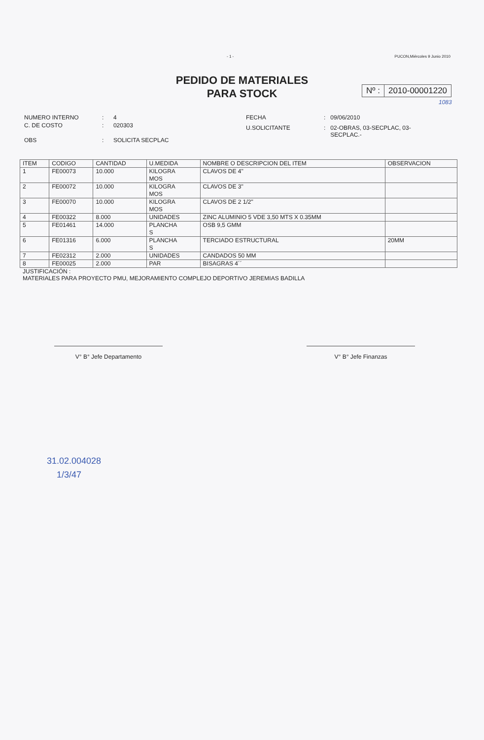- 1 - PUCON,Miércoles 9 Junio 2010
PEDIDO DE MATERIALES
PARA STOCK
Nº : 2010-00001220
1083
| NUMERO INTERNO | : | 4 |
| C. DE COSTO | : | 020303 |
| OBS | : | SOLICITA SECPLAC |
| FECHA | : | 09/06/2010 |
| U.SOLICITANTE | : | 02-OBRAS, 03-SECPLAC, 03- SECPLAC.- |
| ITEM | CODIGO | CANTIDAD | U.MEDIDA | NOMBRE O DESCRIPCION DEL ITEM | OBSERVACION |
| --- | --- | --- | --- | --- | --- |
| 1 | FE00073 | 10.000 | KILOGRA MOS | CLAVOS DE 4" | |
| 2 | FE00072 | 10.000 | KILOGRA MOS | CLAVOS DE 3" | |
| 3 | FE00070 | 10.000 | KILOGRA MOS | CLAVOS DE 2 1/2" | |
| 4 | FE00322 | 8.000 | UNIDADES | ZINC ALUMINIO 5 VDE 3,50 MTS X 0.35MM | |
| 5 | FE01461 | 14.000 | PLANCHA S | OSB 9,5 GMM | |
| 6 | FE01316 | 6.000 | PLANCHA S | TERCIADO ESTRUCTURAL | 20MM |
| 7 | FE02312 | 2.000 | UNIDADES | CANDADOS 50 MM | |
| 8 | FE00025 | 2.000 | PAR | BISAGRAS 4´´ | |
JUSTIFICACIÓN :
MATERIALES PARA PROYECTO PMU, MEJORAMIENTO COMPLEJO DEPORTIVO JEREMIAS BADILLA
V° B° Jefe Departamento V° B° Jefe Finanzas
31.02.004028
1/3/47